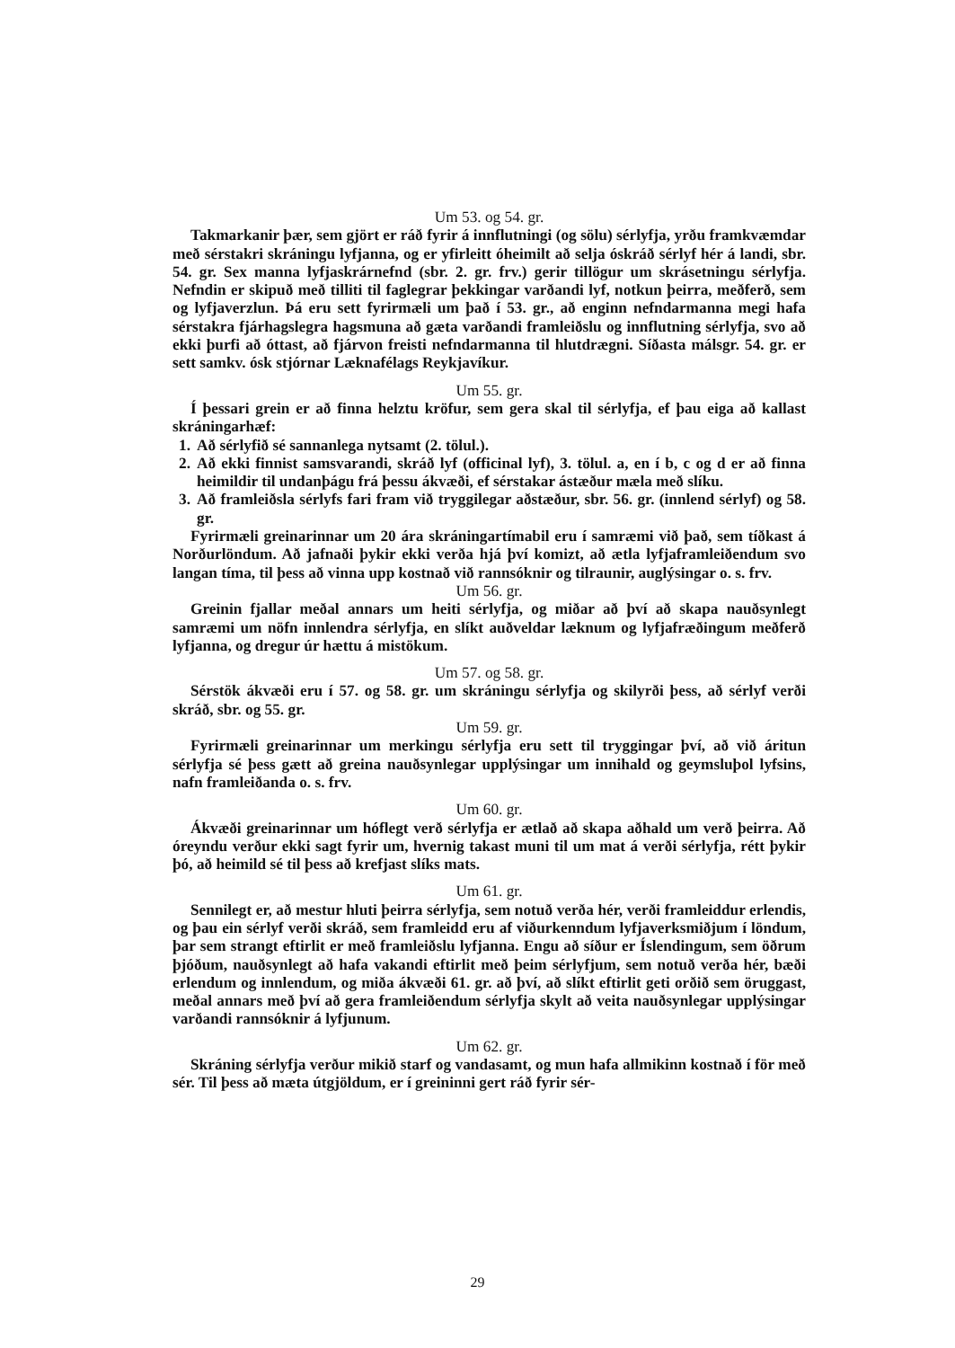Um 53. og 54. gr.
Takmarkanir þær, sem gjört er ráð fyrir á innflutningi (og sölu) sérlyfja, yrðu framkvæmdar með sérstakri skráningu lyfjanna, og er yfirleitt óheimilt að selja óskráð sérlyf hér á landi, sbr. 54. gr. Sex manna lyfjaskrárnefnd (sbr. 2. gr. frv.) gerir tillögur um skrásetningu sérlyfja. Nefndin er skipuð með tilliti til faglegrar þekkingar varðandi lyf, notkun þeirra, meðferð, sem og lyfjaverzlun. Þá eru sett fyrirmæli um það í 53. gr., að enginn nefndarmanna megi hafa sérstakra fjárhagslegra hagsmuna að gæta varðandi framleiðslu og innflutning sérlyfja, svo að ekki þurfi að óttast, að fjárvon freisti nefndarmanna til hlutdrægni. Síðasta málsgr. 54. gr. er sett samkv. ósk stjórnar Læknafélags Reykjavíkur.
Um 55. gr.
Í þessari grein er að finna helztu kröfur, sem gera skal til sérlyfja, ef þau eiga að kallast skráningarhæf:
1.
Að sérlyfið sé sannanlega nytsamt (2. tölul.).
2.
Að ekki finnist samsvarandi, skráð lyf (officinal lyf), 3. tölul. a, en í b, c og d er að finna heimildir til undanþágu frá þessu ákvæði, ef sérstakar ástæður mæla með slíku.
3.
Að framleiðsla sérlyfs fari fram við tryggilegar aðstæður, sbr. 56. gr. (innlend sérlyf) og 58. gr.
Fyrirmæli greinarinnar um 20 ára skráningartímabil eru í samræmi við það, sem tíðkast á Norðurlöndum. Að jafnaði þykir ekki verða hjá því komizt, að ætla lyfjaframleiðendum svo langan tíma, til þess að vinna upp kostnað við rannsóknir og tilraunir, auglýsingar o. s. frv.
Um 56. gr.
Greinin fjallar meðal annars um heiti sérlyfja, og miðar að því að skapa nauðsynlegt samræmi um nöfn innlendra sérlyfja, en slíkt auðveldar læknum og lyfjafræðingum meðferð lyfjanna, og dregur úr hættu á mistökum.
Um 57. og 58. gr.
Sérstök ákvæði eru í 57. og 58. gr. um skráningu sérlyfja og skilyrði þess, að sérlyf verði skráð, sbr. og 55. gr.
Um 59. gr.
Fyrirmæli greinarinnar um merkingu sérlyfja eru sett til tryggingar því, að við áritun sérlyfja sé þess gætt að greina nauðsynlegar upplýsingar um innihald og geymsluþol lyfsins, nafn framleiðanda o. s. frv.
Um 60. gr.
Ákvæði greinarinnar um hóflegt verð sérlyfja er ætlað að skapa aðhald um verð þeirra. Að óreyndu verður ekki sagt fyrir um, hvernig takast muni til um mat á verði sérlyfja, rétt þykir þó, að heimild sé til þess að krefjast slíks mats.
Um 61. gr.
Sennilegt er, að mestur hluti þeirra sérlyfja, sem notuð verða hér, verði framleiddur erlendis, og þau ein sérlyf verði skráð, sem framleidd eru af viðurkenndum lyfjaverksmiðjum í löndum, þar sem strangt eftirlit er með framleiðslu lyfjanna. Engu að síður er Íslendingum, sem öðrum þjóðum, nauðsynlegt að hafa vakandi eftirlit með þeim sérlyfjum, sem notuð verða hér, bæði erlendum og innlendum, og miða ákvæði 61. gr. að því, að slíkt eftirlit geti orðið sem öruggast, meðal annars með því að gera framleiðendum sérlyfja skylt að veita nauðsynlegar upplýsingar varðandi rannsóknir á lyfjunum.
Um 62. gr.
Skráning sérlyfja verður mikið starf og vandasamt, og mun hafa allmikinn kostnað í för með sér. Til þess að mæta útgjöldum, er í greininni gert ráð fyrir sér-
29